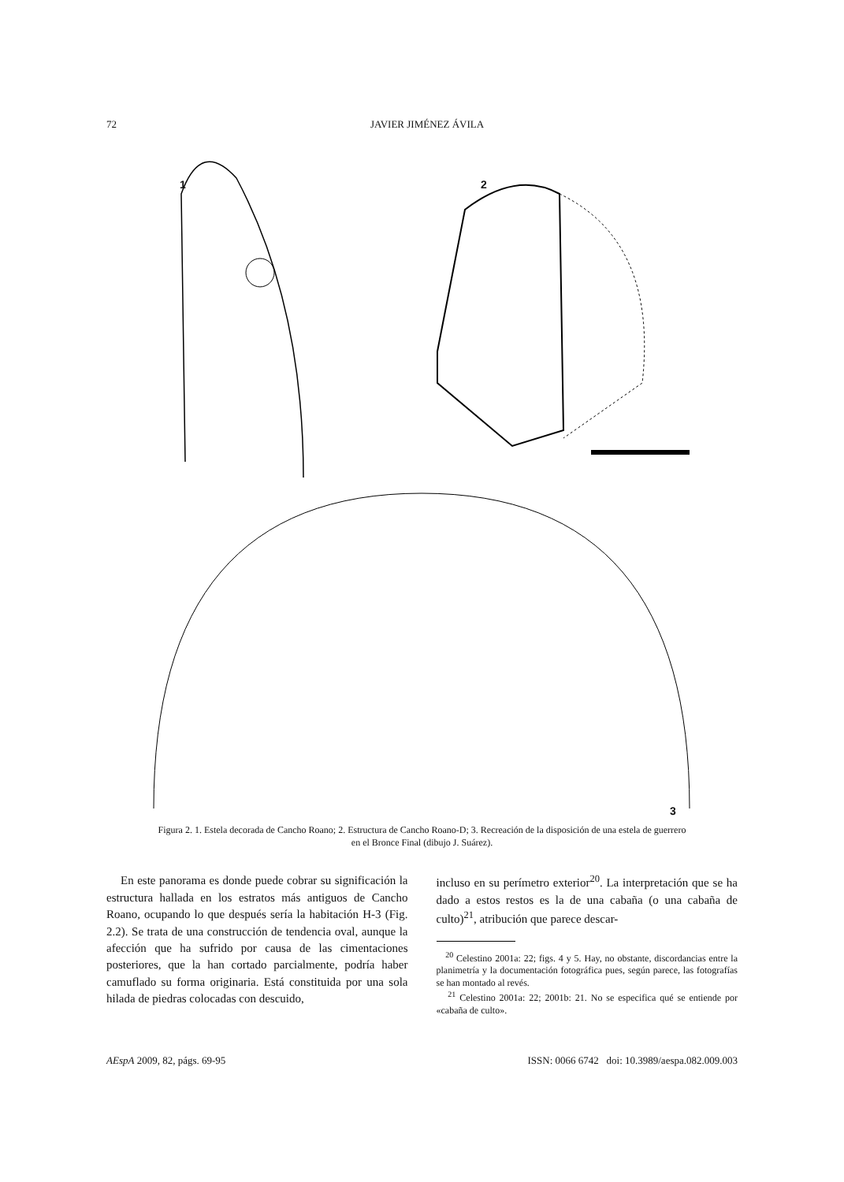72 JAVIER JIMÉNEZ ÁVILA
1 2
3
Figura 2. 1. Estela decorada de Cancho Roano; 2. Estructura de Cancho Roano-D; 3. Recreación de la disposición de una estela de guerrero en el Bronce Final (dibujo J. Suárez).
En este panorama es donde puede cobrar su significación la estructura hallada en los estratos más antiguos de Cancho Roano, ocupando lo que después sería la habitación H-3 (Fig. 2.2). Se trata de una construcción de tendencia oval, aunque la afección que ha sufrido por causa de las cimentaciones posteriores, que la han cortado parcialmente, podría haber camuflado su forma originaria. Está constituida por una sola hilada de piedras colocadas con descuido,
incluso en su perímetro exterior<sup>20</sup>. La interpretación que se ha dado a estos restos es la de una cabaña (o una cabaña de culto)<sup>21</sup>, atribución que parece descar-
<sup>20</sup> Celestino 2001a: 22; figs. 4 y 5. Hay, no obstante, discordancias entre la planimetría y la documentación fotográfica pues, según parece, las fotografías se han montado al revés.
<sup>21</sup> Celestino 2001a: 22; 2001b: 21. No se especifica qué se entiende por «cabaña de culto».
AEspA 2009, 82, págs. 69-95 ISSN: 0066 6742 doi: 10.3989/aespa.082.009.003